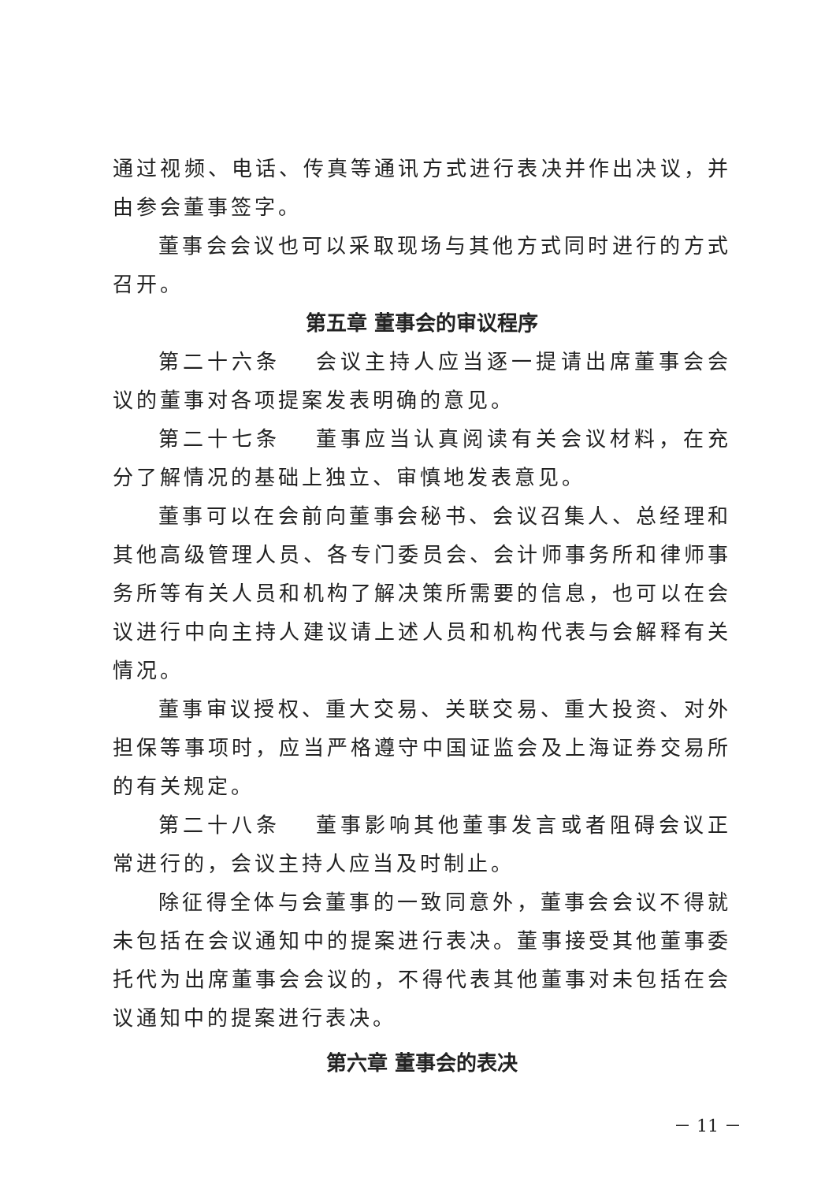通过视频、电话、传真等通讯方式进行表决并作出决议，并由参会董事签字。
董事会会议也可以采取现场与其他方式同时进行的方式召开。
第五章 董事会的审议程序
第二十六条　 会议主持人应当逐一提请出席董事会会议的董事对各项提案发表明确的意见。
第二十七条　 董事应当认真阅读有关会议材料，在充分了解情况的基础上独立、审慎地发表意见。
董事可以在会前向董事会秘书、会议召集人、总经理和其他高级管理人员、各专门委员会、会计师事务所和律师事务所等有关人员和机构了解决策所需要的信息，也可以在会议进行中向主持人建议请上述人员和机构代表与会解释有关情况。
董事审议授权、重大交易、关联交易、重大投资、对外担保等事项时，应当严格遵守中国证监会及上海证券交易所的有关规定。
第二十八条　 董事影响其他董事发言或者阻碍会议正常进行的，会议主持人应当及时制止。
除征得全体与会董事的一致同意外，董事会会议不得就未包括在会议通知中的提案进行表决。董事接受其他董事委托代为出席董事会会议的，不得代表其他董事对未包括在会议通知中的提案进行表决。
第六章 董事会的表决
－ 11 －